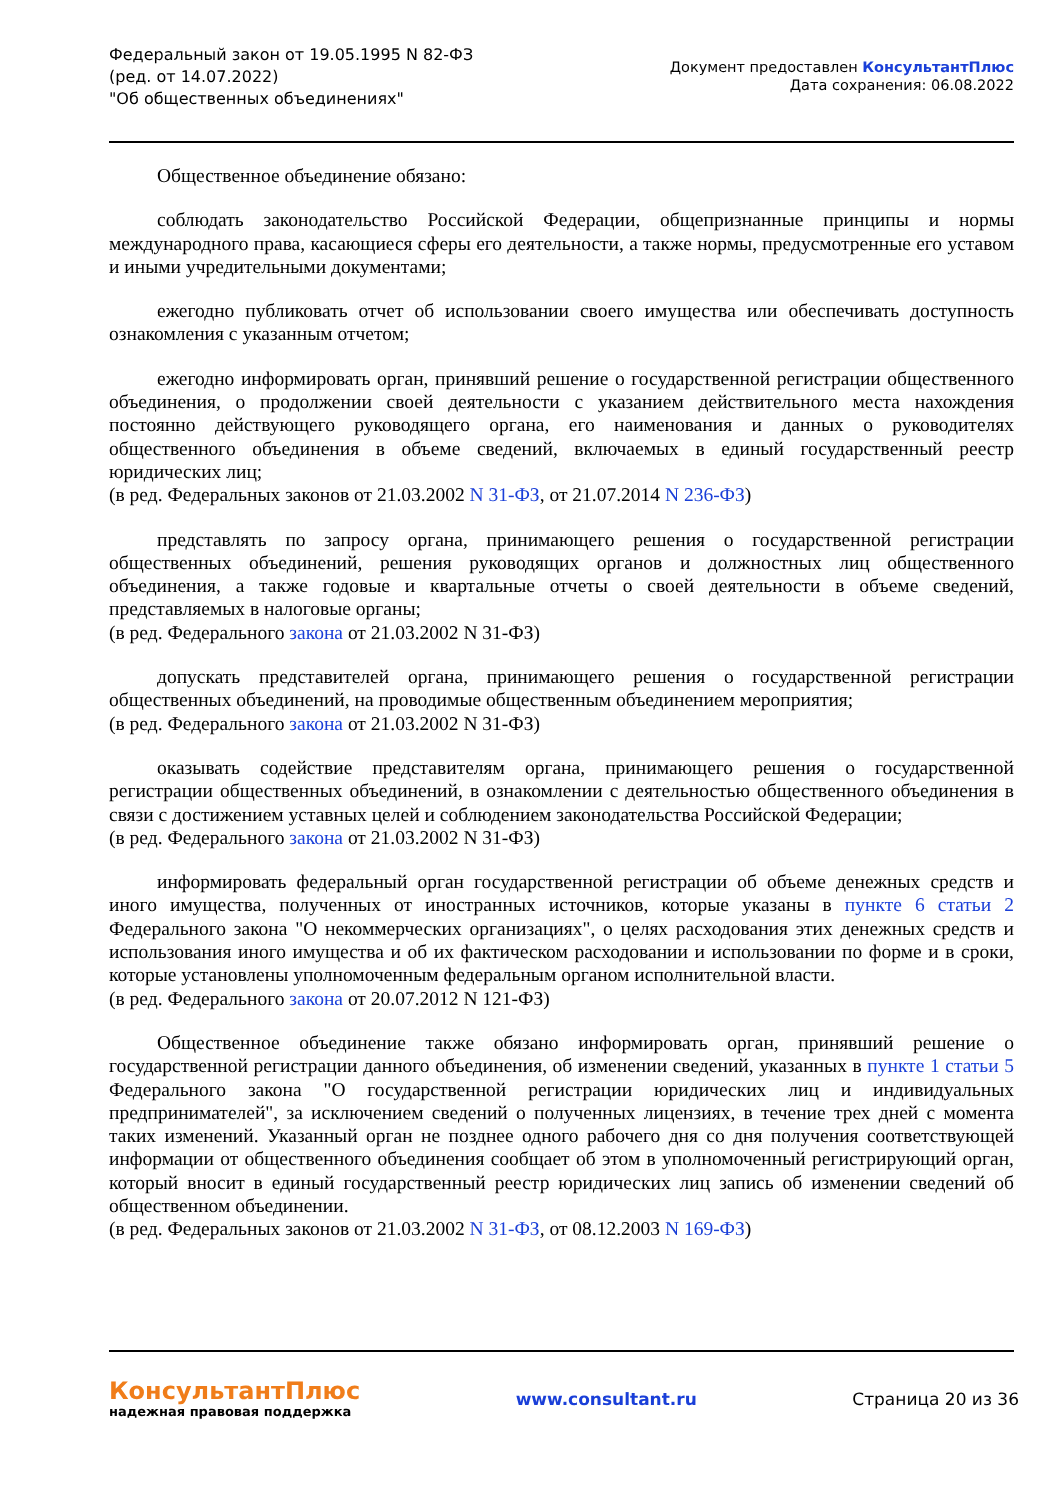Федеральный закон от 19.05.1995 N 82-ФЗ
(ред. от 14.07.2022)
"Об общественных объединениях"
Документ предоставлен КонсультантПлюс
Дата сохранения: 06.08.2022
Общественное объединение обязано:
соблюдать законодательство Российской Федерации, общепризнанные принципы и нормы международного права, касающиеся сферы его деятельности, а также нормы, предусмотренные его уставом и иными учредительными документами;
ежегодно публиковать отчет об использовании своего имущества или обеспечивать доступность ознакомления с указанным отчетом;
ежегодно информировать орган, принявший решение о государственной регистрации общественного объединения, о продолжении своей деятельности с указанием действительного места нахождения постоянно действующего руководящего органа, его наименования и данных о руководителях общественного объединения в объеме сведений, включаемых в единый государственный реестр юридических лиц;
(в ред. Федеральных законов от 21.03.2002 N 31-ФЗ, от 21.07.2014 N 236-ФЗ)
представлять по запросу органа, принимающего решения о государственной регистрации общественных объединений, решения руководящих органов и должностных лиц общественного объединения, а также годовые и квартальные отчеты о своей деятельности в объеме сведений, представляемых в налоговые органы;
(в ред. Федерального закона от 21.03.2002 N 31-ФЗ)
допускать представителей органа, принимающего решения о государственной регистрации общественных объединений, на проводимые общественным объединением мероприятия;
(в ред. Федерального закона от 21.03.2002 N 31-ФЗ)
оказывать содействие представителям органа, принимающего решения о государственной регистрации общественных объединений, в ознакомлении с деятельностью общественного объединения в связи с достижением уставных целей и соблюдением законодательства Российской Федерации;
(в ред. Федерального закона от 21.03.2002 N 31-ФЗ)
информировать федеральный орган государственной регистрации об объеме денежных средств и иного имущества, полученных от иностранных источников, которые указаны в пункте 6 статьи 2 Федерального закона "О некоммерческих организациях", о целях расходования этих денежных средств и использования иного имущества и об их фактическом расходовании и использовании по форме и в сроки, которые установлены уполномоченным федеральным органом исполнительной власти.
(в ред. Федерального закона от 20.07.2012 N 121-ФЗ)
Общественное объединение также обязано информировать орган, принявший решение о государственной регистрации данного объединения, об изменении сведений, указанных в пункте 1 статьи 5 Федерального закона "О государственной регистрации юридических лиц и индивидуальных предпринимателей", за исключением сведений о полученных лицензиях, в течение трех дней с момента таких изменений. Указанный орган не позднее одного рабочего дня со дня получения соответствующей информации от общественного объединения сообщает об этом в уполномоченный регистрирующий орган, который вносит в единый государственный реестр юридических лиц запись об изменении сведений об общественном объединении.
(в ред. Федеральных законов от 21.03.2002 N 31-ФЗ, от 08.12.2003 N 169-ФЗ)
КонсультантПлюс
надежная правовая поддержка
www.consultant.ru Страница 20 из 36